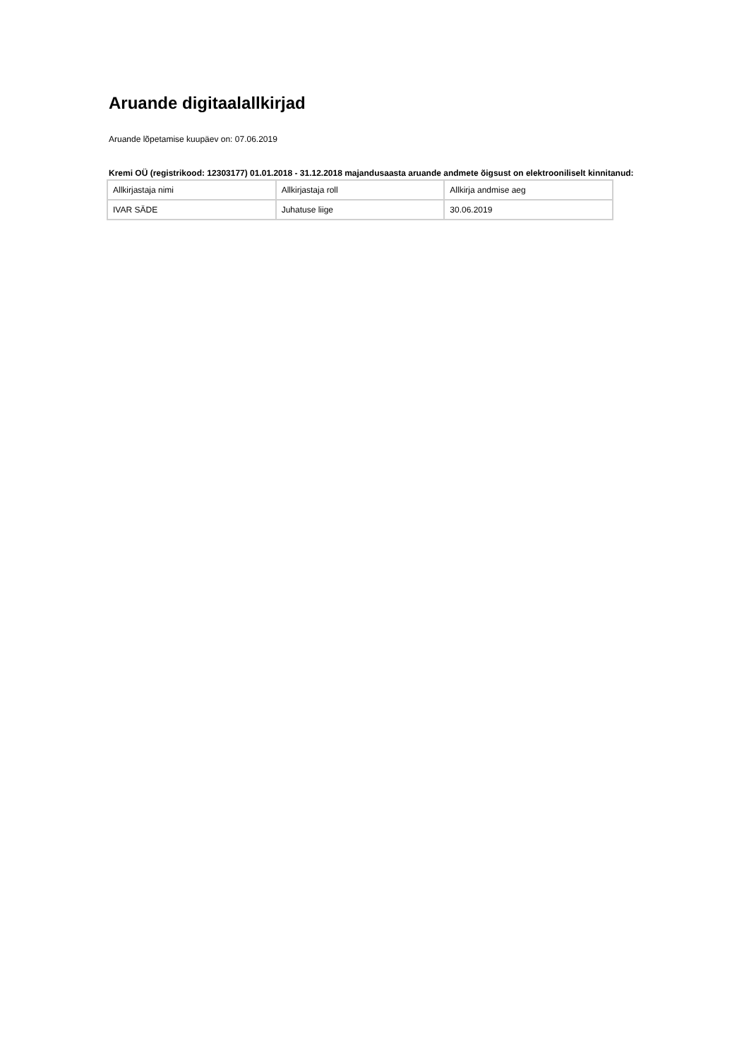Aruande digitaalallkirjad
Aruande lõpetamise kuupäev on: 07.06.2019
Kremi OÜ (registrikood: 12303177) 01.01.2018 - 31.12.2018 majandusaasta aruande andmete õigsust on elektrooniliselt kinnitanud:
| Allkirjastaja nimi | Allkirjastaja roll | Allkirja andmise aeg |
| IVAR SÄDE | Juhatuse liige | 30.06.2019 |